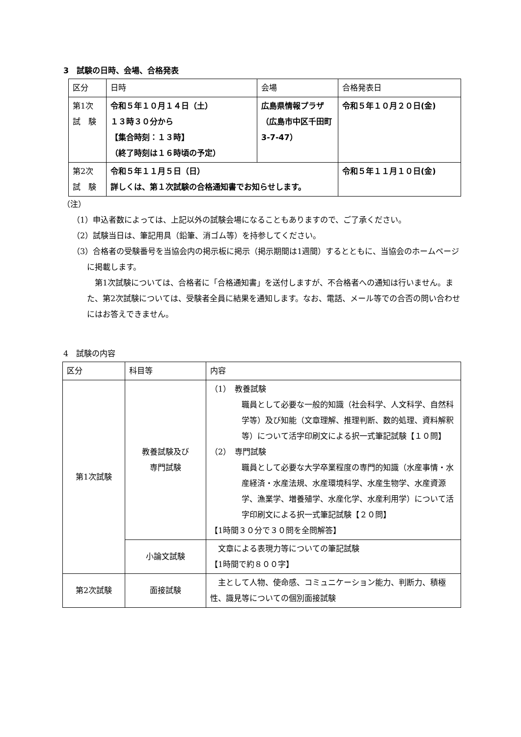3　試験の日時、会場、合格発表
| 区分 | 日時 | 会場 | 合格発表日 |
| 第1次 試 験 | 令和５年１０月１４日（土） １３時３０分から 【集合時刻：１３時】 （終了時刻は１６時頃の予定） | 広島県情報プラザ（広島市中区千田町 3-7-47） | 令和５年１０月２０日(金) |
| 第2次 試 験 | 令和５年１１月５日（日） 詳しくは、第１次試験の合格通知書でお知らせします。 | | 令和５年１１月１０日(金) |
（注）
（1）申込者数によっては、上記以外の試験会場になることもありますので、ご了承ください。
（2）試験当日は、筆記用具（鉛筆、消ゴム等）を持参してください。
（3）合格者の受験番号を当協会内の掲示板に掲示（掲示期間は1週間）するとともに、当協会のホームページに掲載します。
第1次試験については、合格者に「合格通知書」を送付しますが、不合格者への通知は行いません。また、第2次試験については、受験者全員に結果を通知します。なお、電話、メール等での合否の問い合わせにはお答えできません。
4　試験の内容
| 区分 | 科目等 | 内容 |
| 第1次試験 | 教養試験及び 専門試験 | （1） 教養試験 職員として必要な一般的知識（社会科学、人文科学、自然科学等）及び知能（文章理解、推理判断、数的処理、資料解釈等）について活字印刷文による択一式筆記試験【１０問】 （2） 専門試験 職員として必要な大学卒業程度の専門的知識（水産事情・水産経済・水産法規、水産環境科学、水産生物学、水産資源学、漁業学、増養殖学、水産化学、水産利用学）について活字印刷文による択一式筆記試験【２０問】 【1時間３０分で３０問を全問解答】 |
| | 小論文試験 | 文章による表現力等についての筆記試験 【1時間で約８００字】 |
| 第2次試験 | 面接試験 | 主として人物、使命感、コミュニケーション能力、判断力、積極性、識見等についての個別面接試験 |